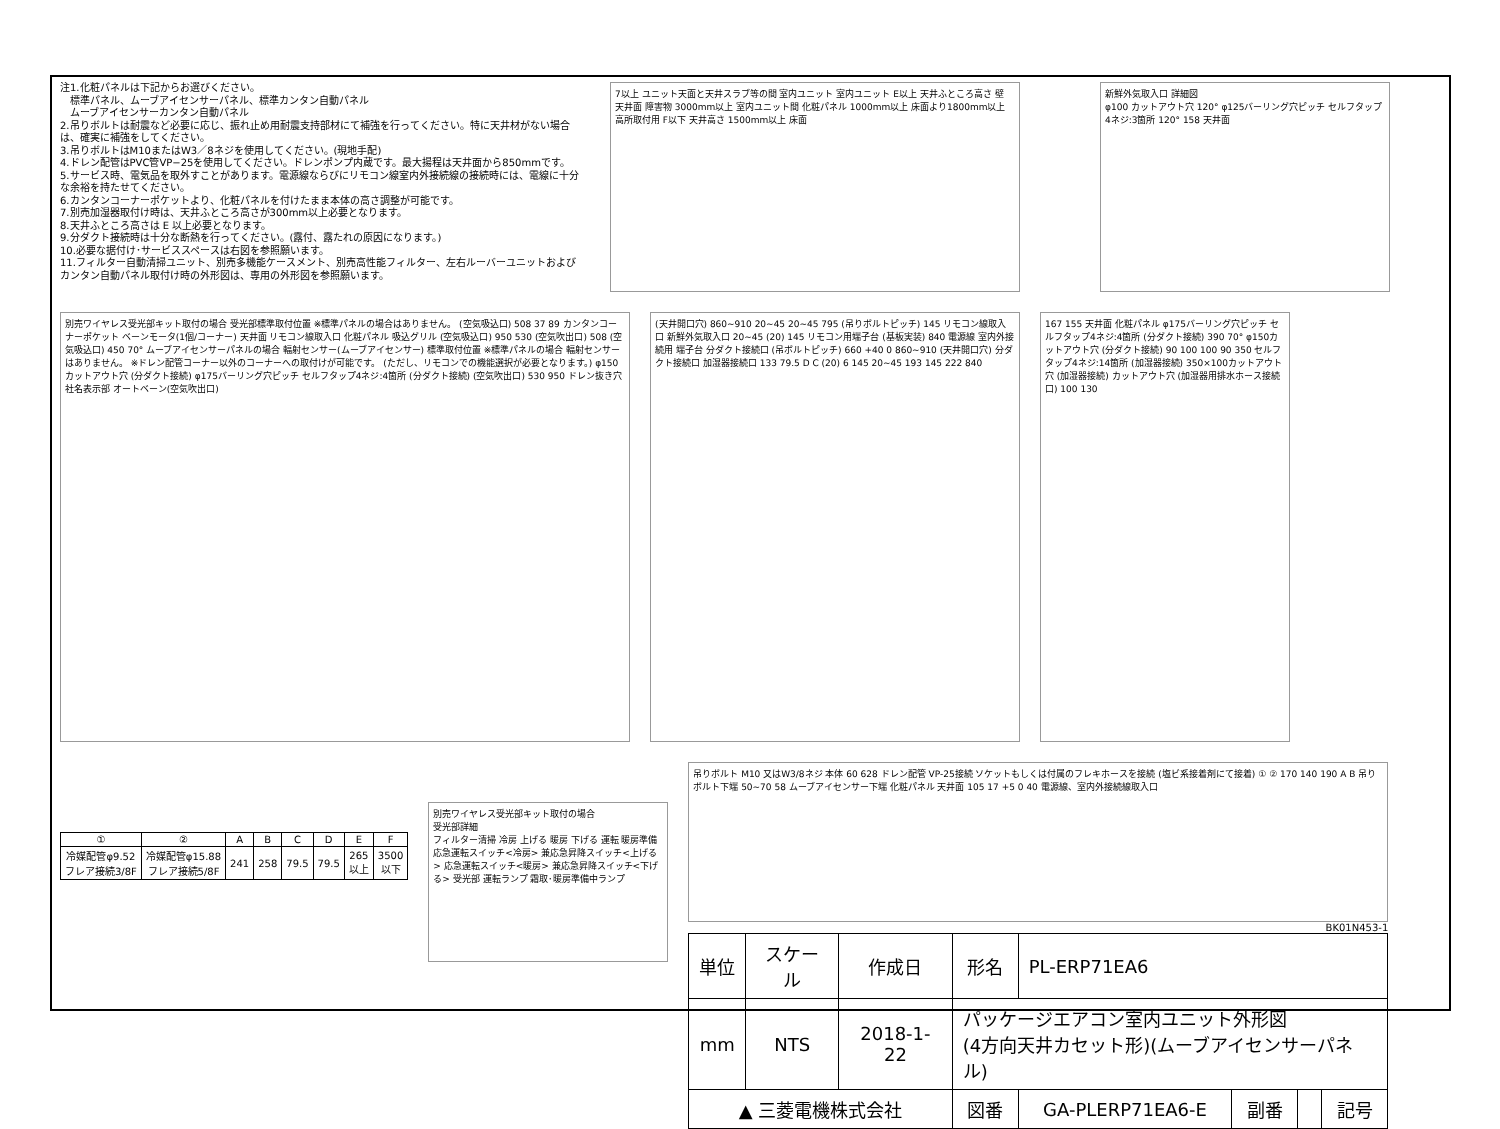注1.化粧パネルは下記からお選びください。
　標準パネル、ムーブアイセンサーパネル、標準カンタン自動パネル
　ムーブアイセンサーカンタン自動パネル
2.吊りボルトは耐震など必要に応じ、振れ止め用耐震支持部材にて補強を行ってください。特に天井材がない場合は、確実に補強をしてください。
3.吊りボルトはM10またはW3／8ネジを使用してください。(現地手配)
4.ドレン配管はPVC管VP−25を使用してください。ドレンポンプ内蔵です。最大揚程は天井面から850mmです。
5.サービス時、電気品を取外すことがあります。電源線ならびにリモコン線室内外接続線の接続時には、電線に十分な余裕を持たせてください。
6.カンタンコーナーポケットより、化粧パネルを付けたまま本体の高さ調整が可能です。
7.別売加湿器取付け時は、天井ふところ高さが300mm以上必要となります。
8.天井ふところ高さは E 以上必要となります。
9.分ダクト接続時は十分な断熱を行ってください。(露付、露たれの原因になります。)
10.必要な据付け･サービススペースは右図を参照願います。
11.フィルター自動清掃ユニット、別売多機能ケースメント、別売高性能フィルター、左右ルーバーユニットおよびカンタン自動パネル取付け時の外形図は、専用の外形図を参照願います。
7以上 ユニット天面と天井スラブ等の間 室内ユニット 室内ユニット E以上 天井ふところ高さ 壁 天井面 障害物 3000mm以上 室内ユニット間 化粧パネル 1000mm以上 床面より1800mm以上 高所取付用 F以下 天井高さ 1500mm以上 床面
新鮮外気取入口 詳細図
φ100 カットアウト穴 120° φ125バーリング穴ピッチ セルフタップ4ネジ:3箇所 120° 158 天井面
別売ワイヤレス受光部キット取付の場合 受光部標準取付位置 ※標準パネルの場合はありません。 (空気吸込口) 508 37 89 カンタンコーナーポケット ベーンモータ(1個/コーナー) 天井面 リモコン線取入口 化粧パネル 吸込グリル (空気吸込口) 950 530 (空気吹出口) 508 (空気吸込口) 450 70° ムーブアイセンサーパネルの場合 輻射センサー(ムーブアイセンサー) 標準取付位置 ※標準パネルの場合 輻射センサーはありません。 ※ドレン配管コーナー以外のコーナーへの取付けが可能です。 (ただし、リモコンでの機能選択が必要となります。) φ150カットアウト穴 (分ダクト接続) φ175バーリング穴ピッチ セルフタップ4ネジ:4箇所 (分ダクト接続) (空気吹出口) 530 950 ドレン抜き穴 社名表示部 オートベーン(空気吹出口)
(天井開口穴) 860~910 20~45 20~45 795 (吊りボルトピッチ) 145 リモコン線取入口 新鮮外気取入口 20~45 (20) 145 リモコン用端子台 (基板実装) 840 電源線 室内外接続用 端子台 分ダクト接続口 (吊ボルトピッチ) 660 +40 0 860~910 (天井開口穴) 分ダクト接続口 加湿器接続口 133 79.5 D C (20) 6 145 20~45 193 145 222 840
167 155 天井面 化粧パネル φ175バーリング穴ピッチ セルフタップ4ネジ:4箇所 (分ダクト接続) 390 70° φ150カットアウト穴 (分ダクト接続) 90 100 100 90 350 セルフタップ4ネジ:14箇所 (加湿器接続) 350×100カットアウト穴 (加湿器接続) カットアウト穴 (加湿器用排水ホース接続口) 100 130
| ① | ② | A | B | C | D | E | F |
| --- | --- | --- | --- | --- | --- | --- | --- |
| 冷媒配管φ9.52 フレア接続3/8F | 冷媒配管φ15.88 フレア接続5/8F | 241 | 258 | 79.5 | 79.5 | 265 以上 | 3500 以下 |
別売ワイヤレス受光部キット取付の場合
受光部詳細
フィルター清掃 冷房 上げる 暖房 下げる 運転 暖房準備 応急運転スイッチ<冷房> 兼応急昇降スイッチ<上げる> 応急運転スイッチ<暖房> 兼応急昇降スイッチ<下げる> 受光部 運転ランプ 霜取･暖房準備中ランプ
吊りボルト M10 又はW3/8ネジ 本体 60 628 ドレン配管 VP-25接続 ソケットもしくは付属のフレキホースを接続 (塩ビ系接着剤にて接着) ① ② 170 140 190 A B 吊りボルト下端 50~70 58 ムーブアイセンサー下端 化粧パネル 天井面 105 17 +5 0 40 電源線、室内外接続線取入口
BK01N453-1
| 単位 | スケール | 作成日 | 形名 | PL-ERP71EA6 | | | |
| mm | NTS | 2018-1-22 | パッケージエアコン室内ユニット外形図 (4方向天井カセット形)(ムーブアイセンサーパネル) | | | | |
| ▲ 三菱電機株式会社 | | | 図番 | GA-PLERP71EA6-E | 副番 | | 記号 |